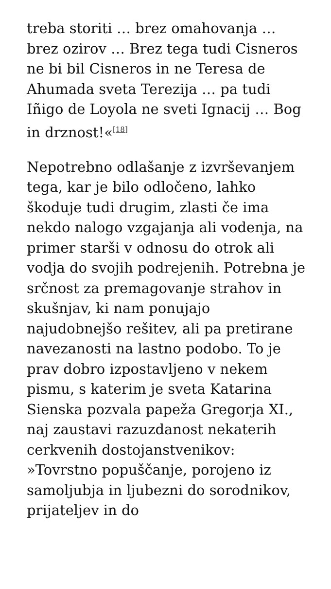treba storiti … brez omahovanja … brez ozirov … Brez tega tudi Cisneros ne bi bil Cisneros in ne Teresa de Ahumada sveta Terezija … pa tudi Iñigo de Loyola ne sveti Ignacij … Bog in drznost!«<sup>[18]</sup>
Nepotrebno odlašanje z izvrševanjem tega, kar je bilo odločeno, lahko škoduje tudi drugim, zlasti če ima nekdo nalogo vzgajanja ali vodenja, na primer starši v odnosu do otrok ali vodja do svojih podrejenih. Potrebna je srčnost za premagovanje strahov in skušnjav, ki nam ponujajo najudobnejšo rešitev, ali pa pretirane navezanosti na lastno podobo. To je prav dobro izpostavljeno v nekem pismu, s katerim je sveta Katarina Sienska pozvala papeža Gregorja XI., naj zaustavi razuzdanost nekaterih cerkvenih dostojanstvenikov: »Tovrstno popuščanje, porojeno iz samoljubja in ljubezni do sorodnikov, prijateljev in do